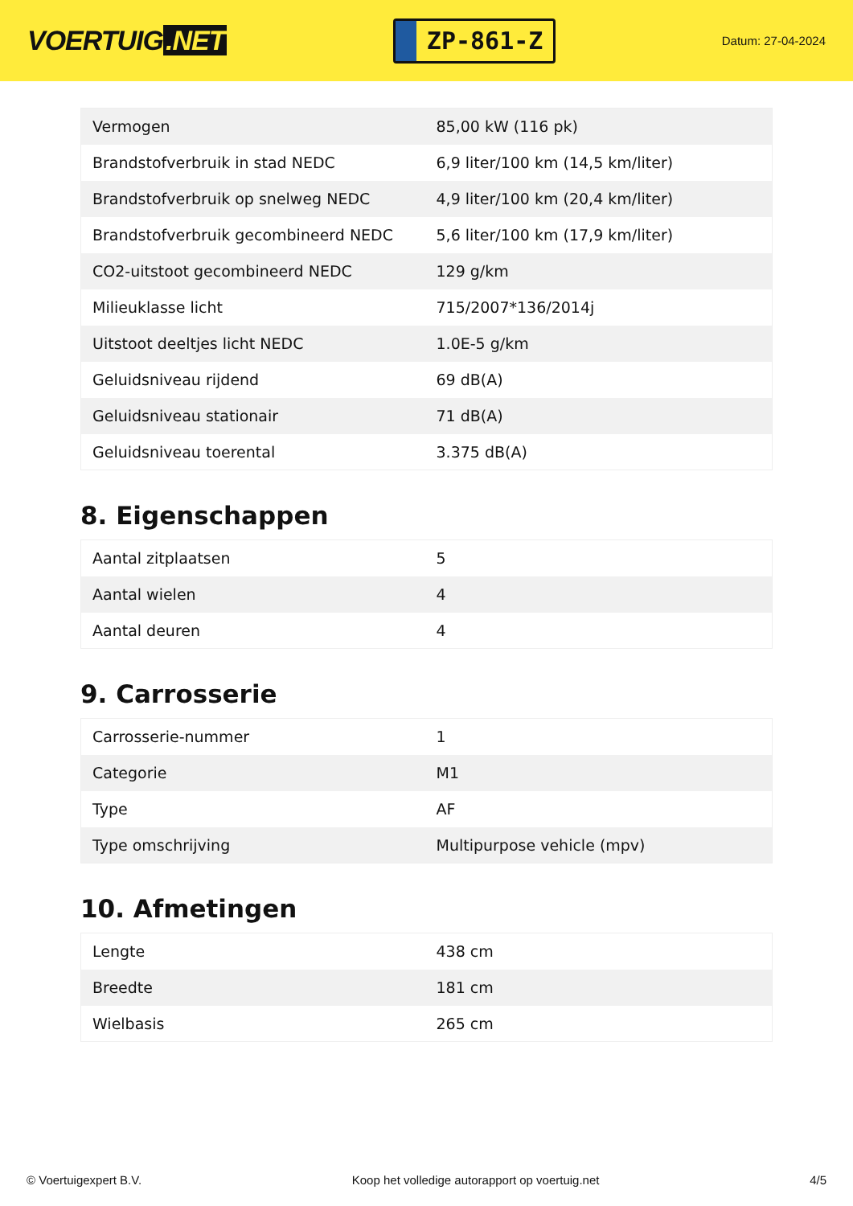VOERTUIG.NET
ZP-861-Z
Datum: 27-04-2024
| Vermogen | 85,00 kW (116 pk) |
| Brandstofverbruik in stad NEDC | 6,9 liter/100 km (14,5 km/liter) |
| Brandstofverbruik op snelweg NEDC | 4,9 liter/100 km (20,4 km/liter) |
| Brandstofverbruik gecombineerd NEDC | 5,6 liter/100 km (17,9 km/liter) |
| CO2-uitstoot gecombineerd NEDC | 129 g/km |
| Milieuklasse licht | 715/2007*136/2014j |
| Uitstoot deeltjes licht NEDC | 1.0E-5 g/km |
| Geluidsniveau rijdend | 69 dB(A) |
| Geluidsniveau stationair | 71 dB(A) |
| Geluidsniveau toerental | 3.375 dB(A) |
8. Eigenschappen
| Aantal zitplaatsen | 5 |
| Aantal wielen | 4 |
| Aantal deuren | 4 |
9. Carrosserie
| Carrosserie-nummer | 1 |
| Categorie | M1 |
| Type | AF |
| Type omschrijving | Multipurpose vehicle (mpv) |
10. Afmetingen
| Lengte | 438 cm |
| Breedte | 181 cm |
| Wielbasis | 265 cm |
© Voertuigexpert B.V. Koop het volledige autorapport op voertuig.net 4/5